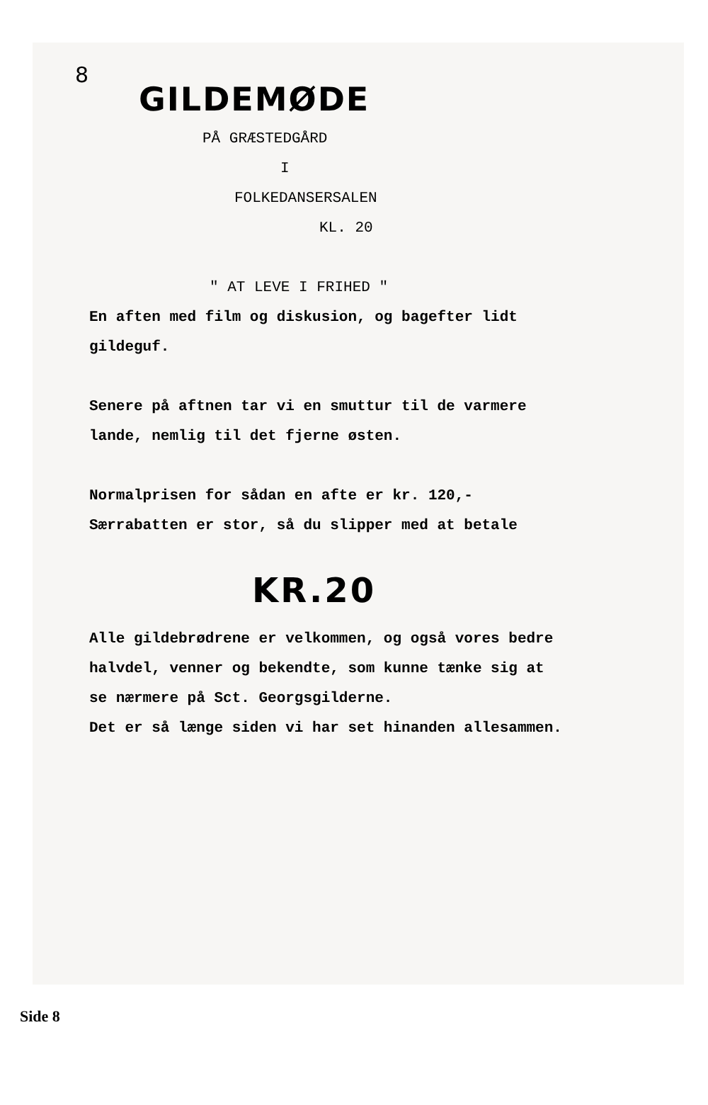8
GILDEMØDE
PÅ GRÆSTEDGÅRD
I
FOLKEDANSERSALEN
KL. 20
" AT LEVE I FRIHED "
En aften med film og diskusion, og bagefter lidt
gildeguf.
Senere på aftnen tar vi en smuttur til de varmere
lande, nemlig til det fjerne østen.
Normalprisen for sådan en afte er kr. 120,-
Særrabatten er stor, så du slipper med at betale
KR.20
Alle gildebrødrene er velkommen, og også vores bedre
halvdel, venner og bekendte, som kunne tænke sig at
se nærmere på Sct. Georgsgilderne.
Det er så længe siden vi har set hinanden allesammen.
Side 8